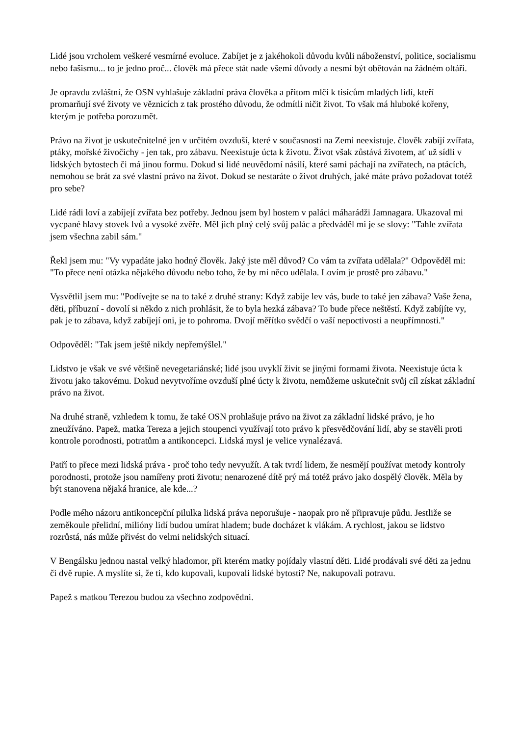Lidé jsou vrcholem veškeré vesmírné evoluce. Zabíjet je z jakéhokoli důvodu kvůli náboženství, politice, socialismu nebo fašismu... to je jedno proč... člověk má přece stát nade všemi důvody a nesmí být obětován na žádném oltáři.
Je opravdu zvláštní, že OSN vyhlašuje základní práva člověka a přitom mlčí k tisícům mladých lidí, kteří promarňují své životy ve věznicích z tak prostého důvodu, že odmítli ničit život. To však má hluboké kořeny, kterým je potřeba porozumět.
Právo na život je uskutečnitelné jen v určitém ovzduší, které v současnosti na Zemi neexistuje. člověk zabíjí zvířata, ptáky, mořské živočichy - jen tak, pro zábavu. Neexistuje úcta k životu. Život však zůstává životem, ať už sídli v lidských bytostech či má jinou formu. Dokud si lidé neuvědomí násilí, které sami páchají na zvířatech, na ptácích, nemohou se brát za své vlastní právo na život. Dokud se nestaráte o život druhých, jaké máte právo požadovat totéž pro sebe?
Lidé rádi loví a zabíjejí zvířata bez potřeby. Jednou jsem byl hostem v paláci máharádži Jamnagara. Ukazoval mi vycpané hlavy stovek lvů a vysoké zvěře. Měl jich plný celý svůj palác a předváděl mi je se slovy: "Tahle zvířata jsem všechna zabil sám."
Řekl jsem mu: "Vy vypadáte jako hodný člověk. Jaký jste měl důvod? Co vám ta zvířata udělala?" Odpověděl mi: "To přece není otázka nějakého důvodu nebo toho, že by mi něco udělala. Lovím je prostě pro zábavu."
Vysvětlil jsem mu: "Podívejte se na to také z druhé strany: Když zabije lev vás, bude to také jen zábava? Vaše žena, děti, příbuzní - dovolí si někdo z nich prohlásit, že to byla hezká zábava? To bude přece neštěstí. Když zabíjíte vy, pak je to zábava, když zabíjejí oni, je to pohroma. Dvojí měřítko svědčí o vaší nepoctivosti a neupřímnosti."
Odpověděl: "Tak jsem ještě nikdy nepřemýšlel."
Lidstvo je však ve své většině nevegetariánské; lidé jsou uvyklí živit se jinými formami života. Neexistuje úcta k životu jako takovému. Dokud nevytvoříme ovzduší plné úcty k životu, nemůžeme uskutečnit svůj cíl získat základní právo na život.
Na druhé straně, vzhledem k tomu, že také OSN prohlašuje právo na život za základní lidské právo, je ho zneužíváno. Papež, matka Tereza a jejich stoupenci využívají toto právo k přesvědčování lidí, aby se stavěli proti kontrole porodnosti, potratům a antikoncepci. Lidská mysl je velice vynalézavá.
Patří to přece mezi lidská práva - proč toho tedy nevyužít. A tak tvrdí lidem, že nesmějí používat metody kontroly porodnosti, protože jsou namířeny proti životu; nenarozené dítě prý má totéž právo jako dospělý člověk. Měla by být stanovena nějaká hranice, ale kde...?
Podle mého názoru antikoncepční pilulka lidská práva neporušuje - naopak pro ně připravuje půdu. Jestliže se zeměkoule přelidní, milióny lidí budou umírat hladem; bude docházet k vlákám. A rychlost, jakou se lidstvo rozrůstá, nás může přivést do velmi nelidských situací.
V Bengálsku jednou nastal velký hladomor, při kterém matky pojídaly vlastní děti. Lidé prodávali své děti za jednu či dvě rupie. A myslíte si, že ti, kdo kupovali, kupovali lidské bytosti? Ne, nakupovali potravu.
Papež s matkou Terezou budou za všechno zodpovědni.